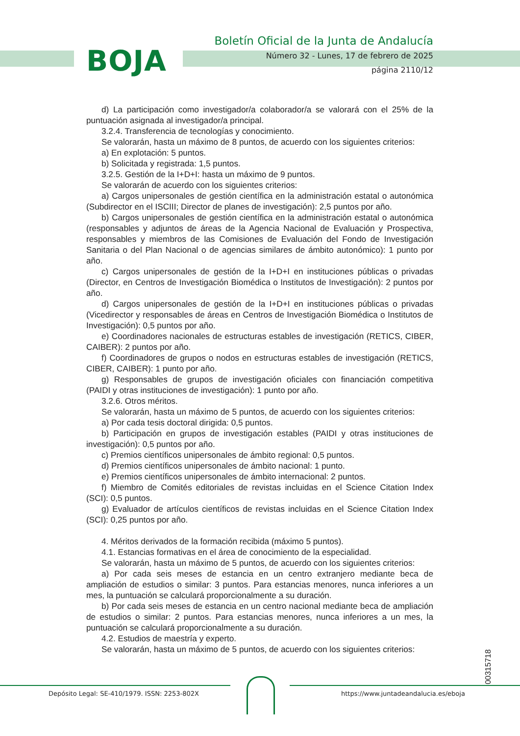BOJA
Boletín Oficial de la Junta de Andalucía
Número 32 - Lunes, 17 de febrero de 2025
página 2110/12
d) La participación como investigador/a colaborador/a se valorará con el 25% de la puntuación asignada al investigador/a principal.
3.2.4. Transferencia de tecnologías y conocimiento.
Se valorarán, hasta un máximo de 8 puntos, de acuerdo con los siguientes criterios:
a) En explotación: 5 puntos.
b) Solicitada y registrada: 1,5 puntos.
3.2.5. Gestión de la I+D+I: hasta un máximo de 9 puntos.
Se valorarán de acuerdo con los siguientes criterios:
a) Cargos unipersonales de gestión científica en la administración estatal o autonómica (Subdirector en el ISCIII; Director de planes de investigación): 2,5 puntos por año.
b) Cargos unipersonales de gestión científica en la administración estatal o autonómica (responsables y adjuntos de áreas de la Agencia Nacional de Evaluación y Prospectiva, responsables y miembros de las Comisiones de Evaluación del Fondo de Investigación Sanitaria o del Plan Nacional o de agencias similares de ámbito autonómico): 1 punto por año.
c) Cargos unipersonales de gestión de la I+D+I en instituciones públicas o privadas (Director, en Centros de Investigación Biomédica o Institutos de Investigación): 2 puntos por año.
d) Cargos unipersonales de gestión de la I+D+I en instituciones públicas o privadas (Vicedirector y responsables de áreas en Centros de Investigación Biomédica o Institutos de Investigación): 0,5 puntos por año.
e) Coordinadores nacionales de estructuras estables de investigación (RETICS, CIBER, CAIBER): 2 puntos por año.
f) Coordinadores de grupos o nodos en estructuras estables de investigación (RETICS, CIBER, CAIBER): 1 punto por año.
g) Responsables de grupos de investigación oficiales con financiación competitiva (PAIDI y otras instituciones de investigación): 1 punto por año.
3.2.6. Otros méritos.
Se valorarán, hasta un máximo de 5 puntos, de acuerdo con los siguientes criterios:
a) Por cada tesis doctoral dirigida: 0,5 puntos.
b) Participación en grupos de investigación estables (PAIDI y otras instituciones de investigación): 0,5 puntos por año.
c) Premios científicos unipersonales de ámbito regional: 0,5 puntos.
d) Premios científicos unipersonales de ámbito nacional: 1 punto.
e) Premios científicos unipersonales de ámbito internacional: 2 puntos.
f) Miembro de Comités editoriales de revistas incluidas en el Science Citation Index (SCI): 0,5 puntos.
g) Evaluador de artículos científicos de revistas incluidas en el Science Citation Index (SCI): 0,25 puntos por año.
4. Méritos derivados de la formación recibida (máximo 5 puntos).
4.1. Estancias formativas en el área de conocimiento de la especialidad.
Se valorarán, hasta un máximo de 5 puntos, de acuerdo con los siguientes criterios:
a) Por cada seis meses de estancia en un centro extranjero mediante beca de ampliación de estudios o similar: 3 puntos. Para estancias menores, nunca inferiores a un mes, la puntuación se calculará proporcionalmente a su duración.
b) Por cada seis meses de estancia en un centro nacional mediante beca de ampliación de estudios o similar: 2 puntos. Para estancias menores, nunca inferiores a un mes, la puntuación se calculará proporcionalmente a su duración.
4.2. Estudios de maestría y experto.
Se valorarán, hasta un máximo de 5 puntos, de acuerdo con los siguientes criterios:
00315718
Depósito Legal: SE-410/1979. ISSN: 2253-802X
https://www.juntadeandalucia.es/eboja